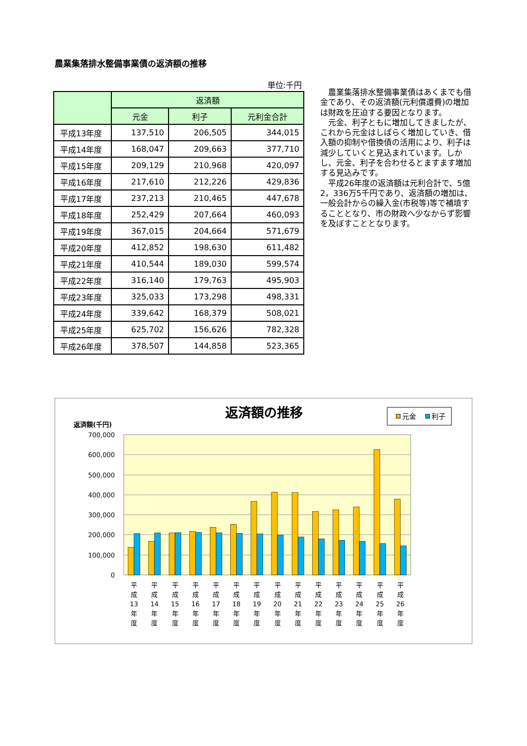農業集落排水整備事業債の返済額の推移
単位:千円
| | 返済額 | | |
| --- | --- | --- | --- |
| | 元金 | 利子 | 元利金合計 |
| 平成13年度 | 137,510 | 206,505 | 344,015 |
| 平成14年度 | 168,047 | 209,663 | 377,710 |
| 平成15年度 | 209,129 | 210,968 | 420,097 |
| 平成16年度 | 217,610 | 212,226 | 429,836 |
| 平成17年度 | 237,213 | 210,465 | 447,678 |
| 平成18年度 | 252,429 | 207,664 | 460,093 |
| 平成19年度 | 367,015 | 204,664 | 571,679 |
| 平成20年度 | 412,852 | 198,630 | 611,482 |
| 平成21年度 | 410,544 | 189,030 | 599,574 |
| 平成22年度 | 316,140 | 179,763 | 495,903 |
| 平成23年度 | 325,033 | 173,298 | 498,331 |
| 平成24年度 | 339,642 | 168,379 | 508,021 |
| 平成25年度 | 625,702 | 156,626 | 782,328 |
| 平成26年度 | 378,507 | 144,858 | 523,365 |
農業集落排水整備事業債はあくまでも借金であり、その返済額(元利償還費)の増加は財政を圧迫する要因となります。
元金、利子ともに増加してきましたが、これから元金はしばらく増加していき、借入額の抑制や借換債の活用により、利子は減少していくと見込まれています。しかし、元金、利子を合わせるとますます増加する見込みです。
平成26年度の返済額は元利合計で、5億2，336万5千円であり、返済額の増加は、一般会計からの繰入金(市税等)等で補填することとなり、市の財政へ少なからず影響を及ぼすこととなります。
返済額の推移
元金
利子
返済額(千円)
700,000
600,000
500,000
400,000
300,000
200,000
100,000
0
平
成
13
年
度
平
成
14
年
度
平
成
15
年
度
平
成
16
年
度
平
成
17
年
度
平
成
18
年
度
平
成
19
年
度
平
成
20
年
度
平
成
21
年
度
平
成
22
年
度
平
成
23
年
度
平
成
24
年
度
平
成
25
年
度
平
成
26
年
度